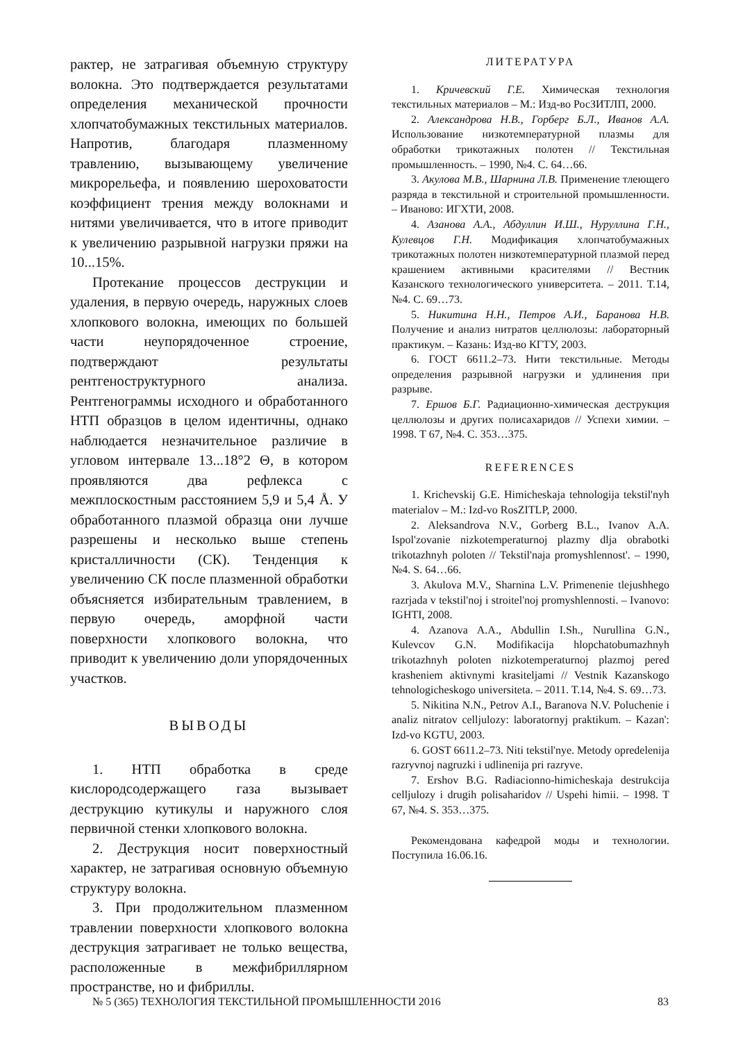рактер, не затрагивая объемную структуру волокна. Это подтверждается результатами определения механической прочности хлопчатобумажных текстильных материалов. Напротив, благодаря плазменному травлению, вызывающему увеличение микрорельефа, и появлению шероховатости коэффициент трения между волокнами и нитями увеличивается, что в итоге приводит к увеличению разрывной нагрузки пряжи на 10...15%.
Протекание процессов деструкции и удаления, в первую очередь, наружных слоев хлопкового волокна, имеющих по большей части неупорядоченное строение, подтверждают результаты рентгеноструктурного анализа. Рентгенограммы исходного и обработанного НТП образцов в целом идентичны, однако наблюдается незначительное различие в угловом интервале 13...18°2 Θ, в котором проявляются два рефлекса с межплоскостным расстоянием 5,9 и 5,4 Å. У обработанного плазмой образца они лучше разрешены и несколько выше степень кристалличности (СК). Тенденция к увеличению СК после плазменной обработки объясняется избирательным травлением, в первую очередь, аморфной части поверхности хлопкового волокна, что приводит к увеличению доли упорядоченных участков.
ВЫВОДЫ
1. НТП обработка в среде кислородсодержащего газа вызывает деструкцию кутикулы и наружного слоя первичной стенки хлопкового волокна.
2. Деструкция носит поверхностный характер, не затрагивая основную объемную структуру волокна.
3. При продолжительном плазменном травлении поверхности хлопкового волокна деструкция затрагивает не только вещества, расположенные в межфибриллярном пространстве, но и фибриллы.
ЛИТЕРАТУРА
1. Кричевский Г.Е. Химическая технология текстильных материалов – М.: Изд-во РосЗИТЛП, 2000.
2. Александрова Н.В., Горберг Б.Л., Иванов А.А. Использование низкотемпературной плазмы для обработки трикотажных полотен // Текстильная промышленность. – 1990, №4. С. 64…66.
3. Акулова М.В., Шарнина Л.В. Применение тлеющего разряда в текстильной и строительной промышленности. – Иваново: ИГХТИ, 2008.
4. Азанова А.А., Абдуллин И.Ш., Нуруллина Г.Н., Кулевцов Г.Н. Модификация хлопчатобумажных трикотажных полотен низкотемпературной плазмой перед крашением активными красителями // Вестник Казанского технологического университета. – 2011. Т.14, №4. С. 69…73.
5. Никитина Н.Н., Петров А.И., Баранова Н.В. Получение и анализ нитратов целлюлозы: лабораторный практикум. – Казань: Изд-во КГТУ, 2003.
6. ГОСТ 6611.2–73. Нити текстильные. Методы определения разрывной нагрузки и удлинения при разрыве.
7. Ершов Б.Г. Радиационно-химическая деструкция целлюлозы и других полисахаридов // Успехи химии. – 1998. Т 67, №4. С. 353…375.
REFERENCES
1. Krichevskij G.E. Himicheskaja tehnologija tekstil'nyh materialov – M.: Izd-vo RosZITLP, 2000.
2. Aleksandrova N.V., Gorberg B.L., Ivanov A.A. Ispol'zovanie nizkotemperaturnoj plazmy dlja obrabotki trikotazhnyh poloten // Tekstil'naja promyshlennost'. – 1990, №4. S. 64…66.
3. Akulova M.V., Sharnina L.V. Primenenie tlejushhego razrjada v tekstil'noj i stroitel'noj promyshlennosti. – Ivanovo: IGHTI, 2008.
4. Azanova A.A., Abdullin I.Sh., Nurullina G.N., Kulevcov G.N. Modifikacija hlopchatobumazhnyh trikotazhnyh poloten nizkotemperaturnoj plazmoj pered krasheniem aktivnymi krasiteljami // Vestnik Kazanskogo tehnologicheskogo universiteta. – 2011. T.14, №4. S. 69…73.
5. Nikitina N.N., Petrov A.I., Baranova N.V. Poluchenie i analiz nitratov celljulozy: laboratornyj praktikum. – Kazan': Izd-vo KGTU, 2003.
6. GOST 6611.2–73. Niti tekstil'nye. Metody opredelenija razryvnoj nagruzki i udlinenija pri razryve.
7. Ershov B.G. Radiacionno-himicheskaja destrukcija celljulozy i drugih polisaharidov // Uspehi himii. – 1998. T 67, №4. S. 353…375.
Рекомендована кафедрой моды и технологии. Поступила 16.06.16.
№ 5 (365) ТЕХНОЛОГИЯ ТЕКСТИЛЬНОЙ ПРОМЫШЛЕННОСТИ 2016 83